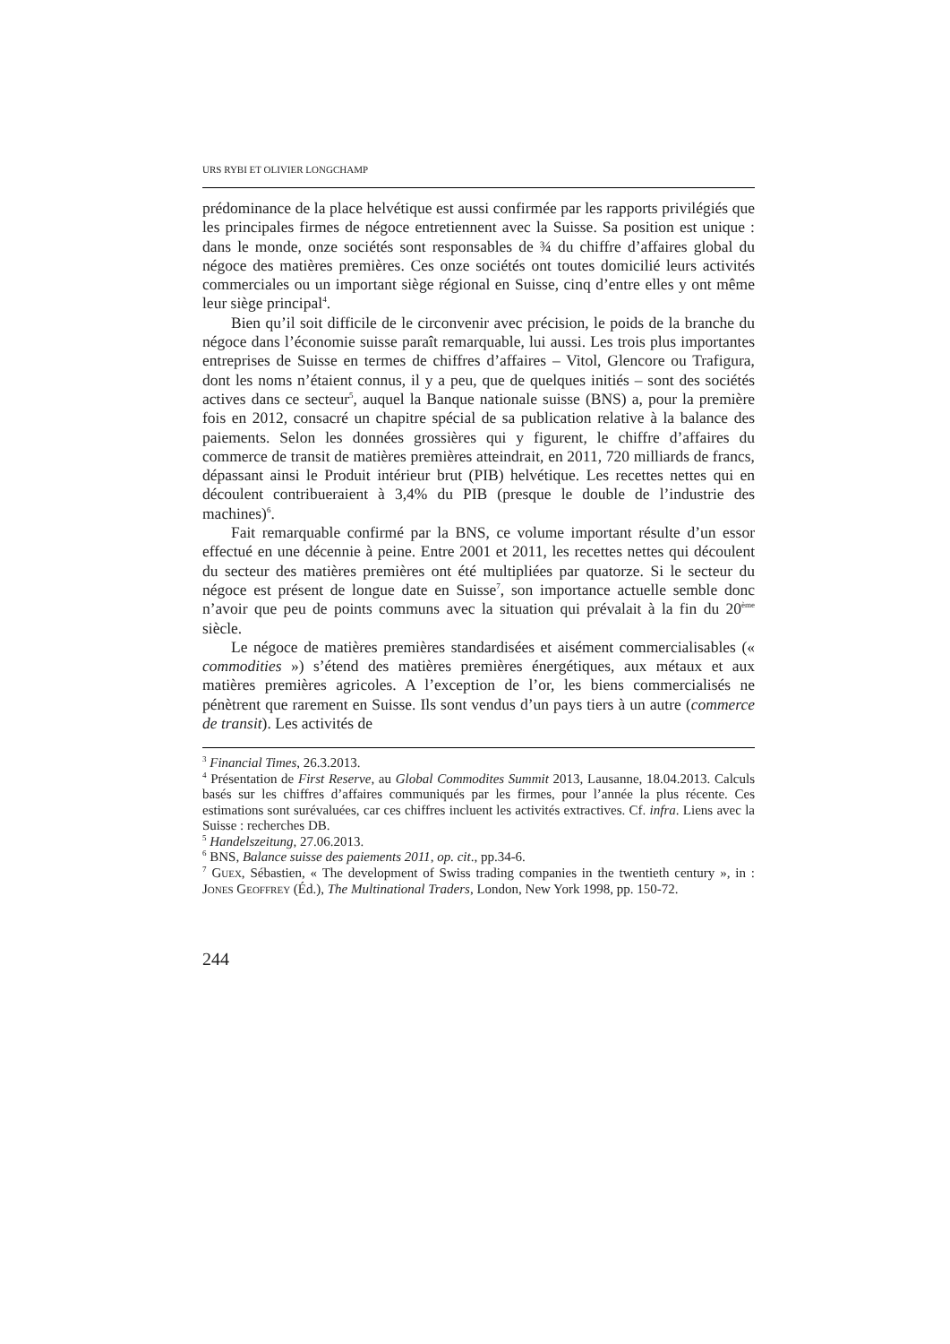URS RYBI ET OLIVIER LONGCHAMP
prédominance de la place helvétique est aussi confirmée par les rapports privilégiés que les principales firmes de négoce entretiennent avec la Suisse. Sa position est unique : dans le monde, onze sociétés sont responsables de ¾ du chiffre d’affaires global du négoce des matières premières. Ces onze sociétés ont toutes domicilié leurs activités commerciales ou un important siège régional en Suisse, cinq d’entre elles y ont même leur siège principal<sup>4</sup>.
Bien qu’il soit difficile de le circonvenir avec précision, le poids de la branche du négoce dans l’économie suisse paraît remarquable, lui aussi. Les trois plus importantes entreprises de Suisse en termes de chiffres d’affaires – Vitol, Glencore ou Trafigura, dont les noms n’étaient connus, il y a peu, que de quelques initiés – sont des sociétés actives dans ce secteur<sup>5</sup>, auquel la Banque nationale suisse (BNS) a, pour la première fois en 2012, consacré un chapitre spécial de sa publication relative à la balance des paiements. Selon les données grossières qui y figurent, le chiffre d’affaires du commerce de transit de matières premières atteindrait, en 2011, 720 milliards de francs, dépassant ainsi le Produit intérieur brut (PIB) helvétique. Les recettes nettes qui en découlent contribueraient à 3,4% du PIB (presque le double de l’industrie des machines)<sup>6</sup>.
Fait remarquable confirmé par la BNS, ce volume important résulte d’un essor effectué en une décennie à peine. Entre 2001 et 2011, les recettes nettes qui découlent du secteur des matières premières ont été multipliées par quatorze. Si le secteur du négoce est présent de longue date en Suisse<sup>7</sup>, son importance actuelle semble donc n’avoir que peu de points communs avec la situation qui prévalait à la fin du 20<sup>ème</sup> siècle.
Le négoce de matières premières standardisées et aisément commercialisables (« commodities ») s’étend des matières premières énergétiques, aux métaux et aux matières premières agricoles. A l’exception de l’or, les biens commercialisés ne pénètrent que rarement en Suisse. Ils sont vendus d’un pays tiers à un autre (commerce de transit). Les activités de
<sup>3</sup> Financial Times, 26.3.2013.
<sup>4</sup> Présentation de First Reserve, au Global Commodites Summit 2013, Lausanne, 18.04.2013. Calculs basés sur les chiffres d’affaires communiqués par les firmes, pour l’année la plus récente. Ces estimations sont surévaluées, car ces chiffres incluent les activités extractives. Cf. infra. Liens avec la Suisse : recherches DB.
<sup>5</sup> Handelszeitung, 27.06.2013.
<sup>6</sup> BNS, Balance suisse des paiements 2011, op. cit., pp.34-6.
<sup>7</sup> GUEX, Sébastien, « The development of Swiss trading companies in the twentieth century », in : JONES GEOFFREY (Éd.), The Multinational Traders, London, New York 1998, pp. 150-72.
244